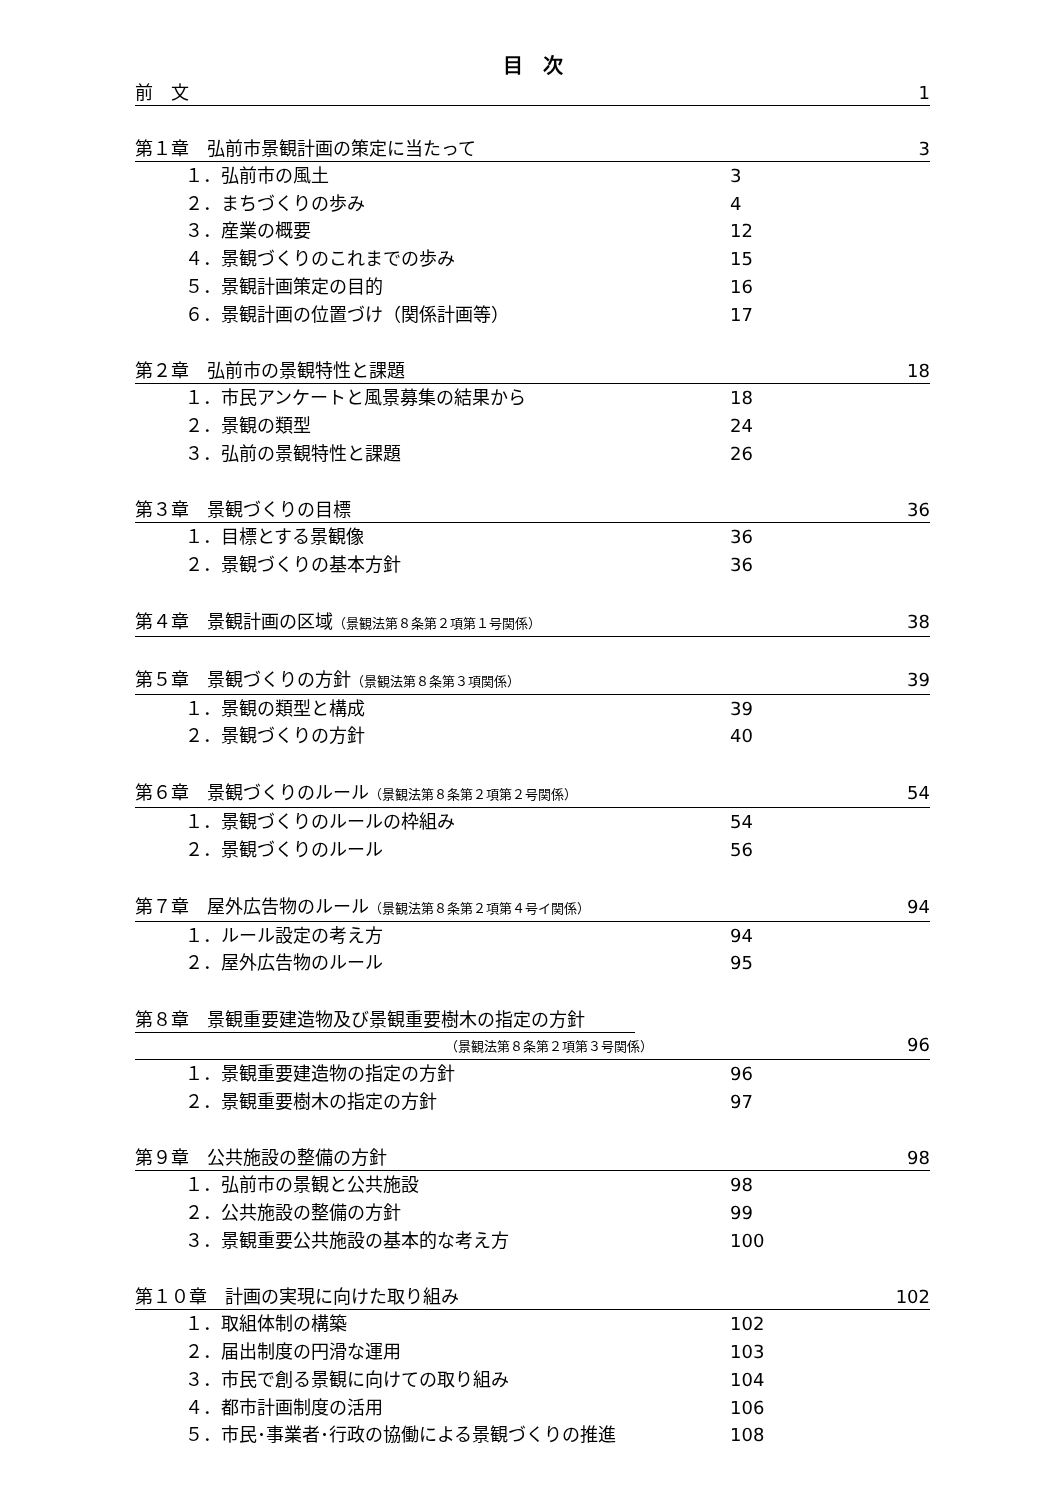目　次
前　文 1
第１章　弘前市景観計画の策定に当たって 3
１．弘前市の風土 3
２．まちづくりの歩み 4
３．産業の概要 12
４．景観づくりのこれまでの歩み 15
５．景観計画策定の目的 16
６．景観計画の位置づけ（関係計画等） 17
第２章　弘前市の景観特性と課題 18
１．市民アンケートと風景募集の結果から 18
２．景観の類型 24
３．弘前の景観特性と課題 26
第３章　景観づくりの目標 36
１．目標とする景観像 36
２．景観づくりの基本方針 36
第４章　景観計画の区域（景観法第８条第２項第１号関係） 38
第５章　景観づくりの方針（景観法第８条第３項関係） 39
１．景観の類型と構成 39
２．景観づくりの方針 40
第６章　景観づくりのルール（景観法第８条第２項第２号関係） 54
１．景観づくりのルールの枠組み 54
２．景観づくりのルール 56
第７章　屋外広告物のルール（景観法第８条第２項第４号イ関係） 94
１．ルール設定の考え方 94
２．屋外広告物のルール 95
第８章　景観重要建造物及び景観重要樹木の指定の方針
（景観法第８条第２項第３号関係） 96
１．景観重要建造物の指定の方針 96
２．景観重要樹木の指定の方針 97
第９章　公共施設の整備の方針 98
１．弘前市の景観と公共施設 98
２．公共施設の整備の方針 99
３．景観重要公共施設の基本的な考え方 100
第１０章　計画の実現に向けた取り組み 102
１．取組体制の構築 102
２．届出制度の円滑な運用 103
３．市民で創る景観に向けての取り組み 104
４．都市計画制度の活用 106
５．市民･事業者･行政の協働による景観づくりの推進 108